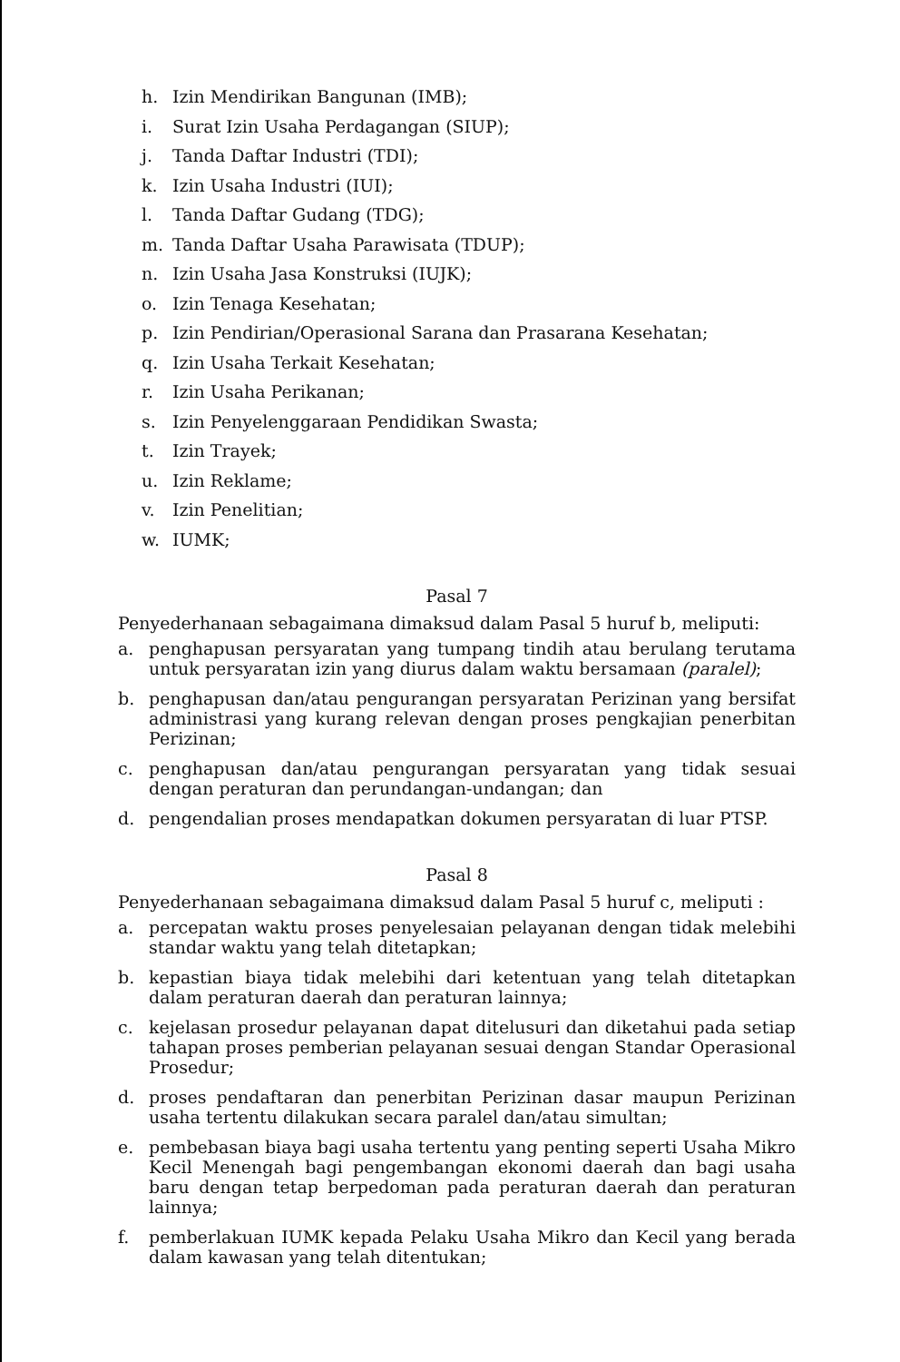h. Izin Mendirikan Bangunan (IMB);
i. Surat Izin Usaha Perdagangan (SIUP);
j. Tanda Daftar Industri (TDI);
k. Izin Usaha Industri (IUI);
l. Tanda Daftar Gudang (TDG);
m. Tanda Daftar Usaha Parawisata (TDUP);
n. Izin Usaha Jasa Konstruksi (IUJK);
o. Izin Tenaga Kesehatan;
p. Izin Pendirian/Operasional Sarana dan Prasarana Kesehatan;
q. Izin Usaha Terkait Kesehatan;
r. Izin Usaha Perikanan;
s. Izin Penyelenggaraan Pendidikan Swasta;
t. Izin Trayek;
u. Izin Reklame;
v. Izin Penelitian;
w. IUMK;
Pasal 7
Penyederhanaan sebagaimana dimaksud dalam Pasal 5 huruf b, meliputi:
a. penghapusan persyaratan yang tumpang tindih atau berulang terutama untuk persyaratan izin yang diurus dalam waktu bersamaan (paralel);
b. penghapusan dan/atau pengurangan persyaratan Perizinan yang bersifat administrasi yang kurang relevan dengan proses pengkajian penerbitan Perizinan;
c. penghapusan dan/atau pengurangan persyaratan yang tidak sesuai dengan peraturan dan perundangan-undangan; dan
d. pengendalian proses mendapatkan dokumen persyaratan di luar PTSP.
Pasal 8
Penyederhanaan sebagaimana dimaksud dalam Pasal 5 huruf c, meliputi :
a. percepatan waktu proses penyelesaian pelayanan dengan tidak melebihi standar waktu yang telah ditetapkan;
b. kepastian biaya tidak melebihi dari ketentuan yang telah ditetapkan dalam peraturan daerah dan peraturan lainnya;
c. kejelasan prosedur pelayanan dapat ditelusuri dan diketahui pada setiap tahapan proses pemberian pelayanan sesuai dengan Standar Operasional Prosedur;
d. proses pendaftaran dan penerbitan Perizinan dasar maupun Perizinan usaha tertentu dilakukan secara paralel dan/atau simultan;
e. pembebasan biaya bagi usaha tertentu yang penting seperti Usaha Mikro Kecil Menengah bagi pengembangan ekonomi daerah dan bagi usaha baru dengan tetap berpedoman pada peraturan daerah dan peraturan lainnya;
f. pemberlakuan IUMK kepada Pelaku Usaha Mikro dan Kecil yang berada dalam kawasan yang telah ditentukan;